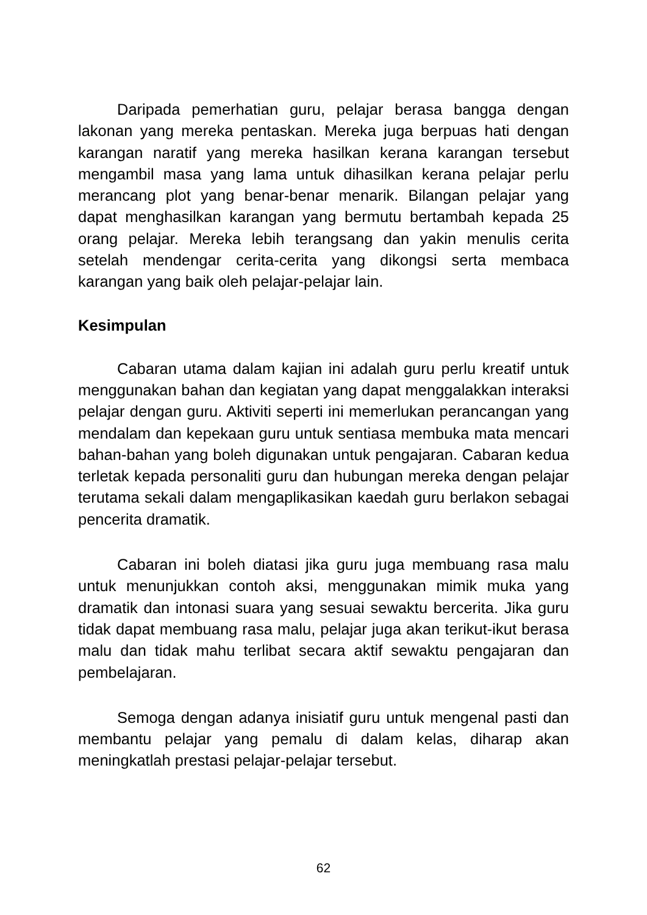Daripada pemerhatian guru, pelajar berasa bangga dengan lakonan yang mereka pentaskan. Mereka juga berpuas hati dengan karangan naratif yang mereka hasilkan kerana karangan tersebut mengambil masa yang lama untuk dihasilkan kerana pelajar perlu merancang plot yang benar-benar menarik. Bilangan pelajar yang dapat menghasilkan karangan yang bermutu bertambah kepada 25 orang pelajar. Mereka lebih terangsang dan yakin menulis cerita setelah mendengar cerita-cerita yang dikongsi serta membaca karangan yang baik oleh pelajar-pelajar lain.
Kesimpulan
Cabaran utama dalam kajian ini adalah guru perlu kreatif untuk menggunakan bahan dan kegiatan yang dapat menggalakkan interaksi pelajar dengan guru. Aktiviti seperti ini memerlukan perancangan yang mendalam dan kepekaan guru untuk sentiasa membuka mata mencari bahan-bahan yang boleh digunakan untuk pengajaran. Cabaran kedua terletak kepada personaliti guru dan hubungan mereka dengan pelajar terutama sekali dalam mengaplikasikan kaedah guru berlakon sebagai pencerita dramatik.
Cabaran ini boleh diatasi jika guru juga membuang rasa malu untuk menunjukkan contoh aksi, menggunakan mimik muka yang dramatik dan intonasi suara yang sesuai sewaktu bercerita. Jika guru tidak dapat membuang rasa malu, pelajar juga akan terikut-ikut berasa malu dan tidak mahu terlibat secara aktif sewaktu pengajaran dan pembelajaran.
Semoga dengan adanya inisiatif guru untuk mengenal pasti dan membantu pelajar yang pemalu di dalam kelas, diharap akan meningkatlah prestasi pelajar-pelajar tersebut.
62